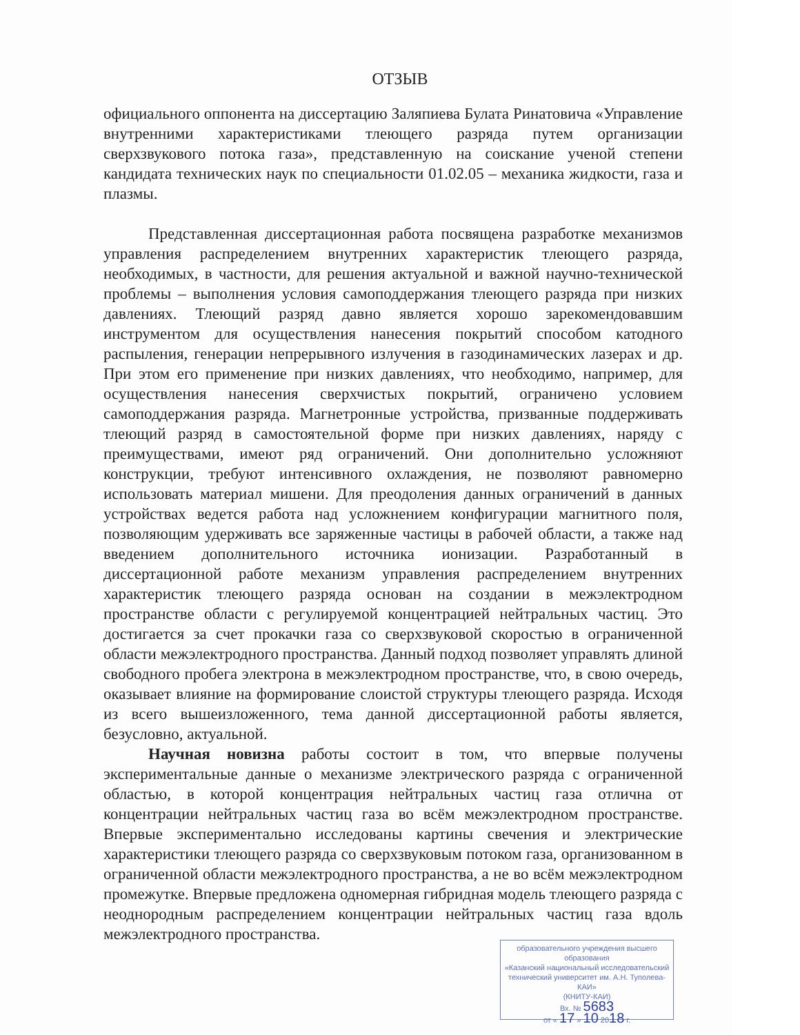ОТЗЫВ
официального оппонента на диссертацию Заляпиева Булата Ринатовича «Управление внутренними характеристиками тлеющего разряда путем организации сверхзвукового потока газа», представленную на соискание ученой степени кандидата технических наук по специальности 01.02.05 – механика жидкости, газа и плазмы.
Представленная диссертационная работа посвящена разработке механизмов управления распределением внутренних характеристик тлеющего разряда, необходимых, в частности, для решения актуальной и важной научно-технической проблемы – выполнения условия самоподдержания тлеющего разряда при низких давлениях. Тлеющий разряд давно является хорошо зарекомендовавшим инструментом для осуществления нанесения покрытий способом катодного распыления, генерации непрерывного излучения в газодинамических лазерах и др. При этом его применение при низких давлениях, что необходимо, например, для осуществления нанесения сверхчистых покрытий, ограничено условием самоподдержания разряда. Магнетронные устройства, призванные поддерживать тлеющий разряд в самостоятельной форме при низких давлениях, наряду с преимуществами, имеют ряд ограничений. Они дополнительно усложняют конструкции, требуют интенсивного охлаждения, не позволяют равномерно использовать материал мишени. Для преодоления данных ограничений в данных устройствах ведется работа над усложнением конфигурации магнитного поля, позволяющим удерживать все заряженные частицы в рабочей области, а также над введением дополнительного источника ионизации. Разработанный в диссертационной работе механизм управления распределением внутренних характеристик тлеющего разряда основан на создании в межэлектродном пространстве области с регулируемой концентрацией нейтральных частиц. Это достигается за счет прокачки газа со сверхзвуковой скоростью в ограниченной области межэлектродного пространства. Данный подход позволяет управлять длиной свободного пробега электрона в межэлектродном пространстве, что, в свою очередь, оказывает влияние на формирование слоистой структуры тлеющего разряда. Исходя из всего вышеизложенного, тема данной диссертационной работы является, безусловно, актуальной.
Научная новизна работы состоит в том, что впервые получены экспериментальные данные о механизме электрического разряда с ограниченной областью, в которой концентрация нейтральных частиц газа отлична от концентрации нейтральных частиц газа во всём межэлектродном пространстве. Впервые экспериментально исследованы картины свечения и электрические характеристики тлеющего разряда со сверхзвуковым потоком газа, организованном в ограниченной области межэлектродного пространства, а не во всём межэлектродном промежутке. Впервые предложена одномерная гибридная модель тлеющего разряда с неоднородным распределением концентрации нейтральных частиц газа вдоль межэлектродного пространства.
образовательного учреждения высшего образования
«Казанский национальный исследовательский
технический университет им. А.Н. Туполева-КАИ»
(КНИТУ-КАИ)
Вх. № 5683
от « 17 » 10 2018 г.